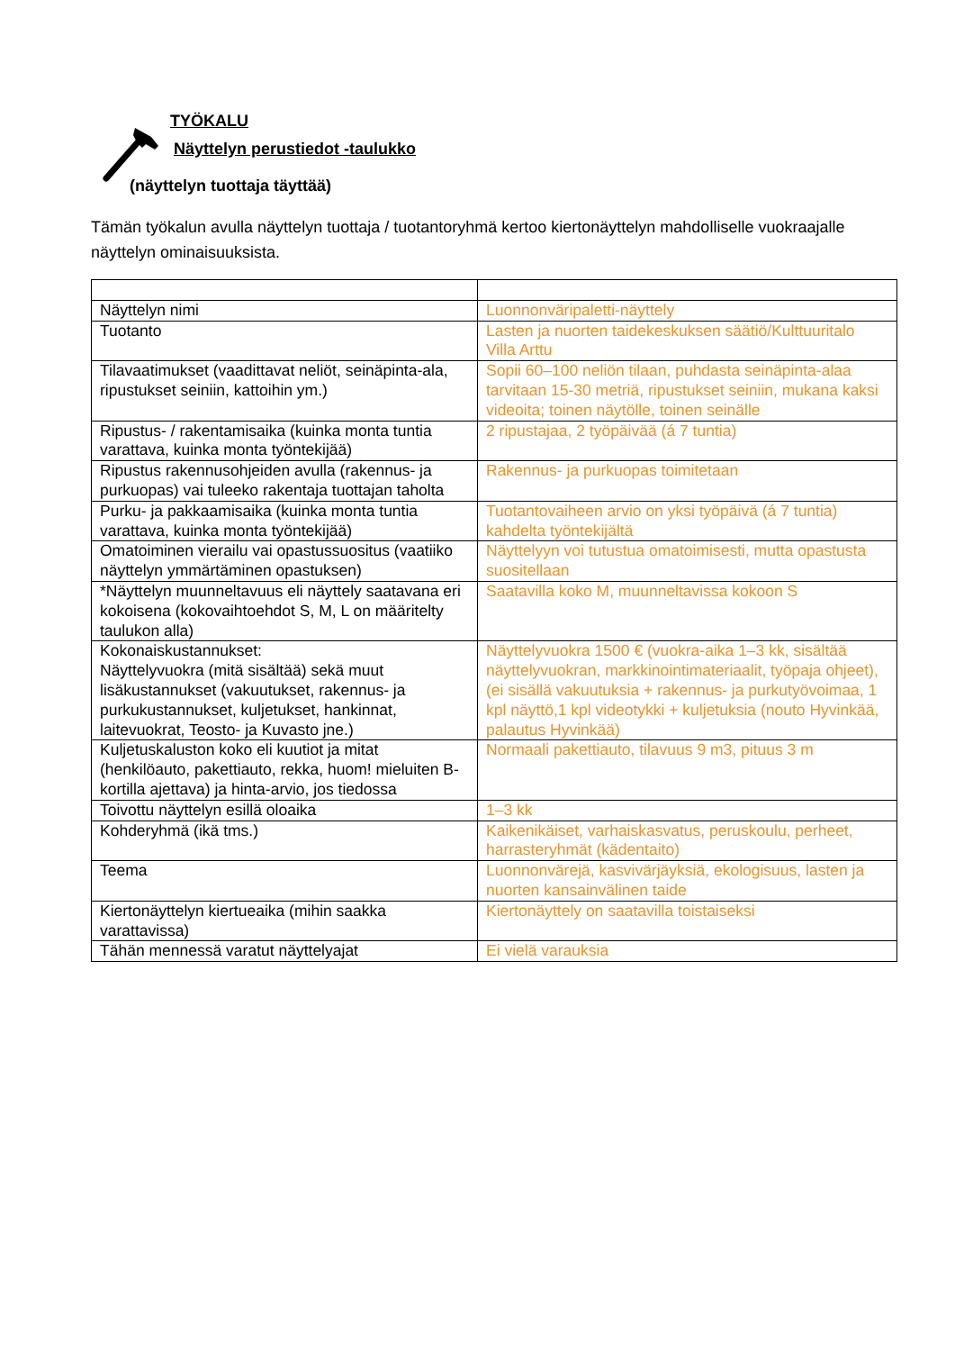TYÖKALU
Näyttelyn perustiedot -taulukko
(näyttelyn tuottaja täyttää)
Tämän työkalun avulla näyttelyn tuottaja / tuotantoryhmä kertoo kiertonäyttelyn mahdolliselle vuokraajalle näyttelyn ominaisuuksista.
| Näyttelyn nimi | Luonnonväripaletti-näyttely |
| Tuotanto | Lasten ja nuorten taidekeskuksen säätiö/Kulttuuritalo Villa Arttu |
| Tilavaatimukset (vaadittavat neliöt, seinäpinta-ala, ripustukset seiniin, kattoihin ym.) | Sopii 60–100 neliön tilaan, puhdasta seinäpinta-alaa tarvitaan 15-30 metriä, ripustukset seiniin, mukana kaksi videoita; toinen näytölle, toinen seinälle |
| Ripustus- / rakentamisaika (kuinka monta tuntia varattava, kuinka monta työntekijää) | 2 ripustajaa, 2 työpäivää (á 7 tuntia) |
| Ripustus rakennusohjeiden avulla (rakennus- ja purkuopas) vai tuleeko rakentaja tuottajan taholta | Rakennus- ja purkuopas toimitetaan |
| Purku- ja pakkaamisaika (kuinka monta tuntia varattava, kuinka monta työntekijää) | Tuotantovaiheen arvio on yksi työpäivä (á 7 tuntia) kahdelta työntekijältä |
| Omatoiminen vierailu vai opastussuositus (vaatiiko näyttelyn ymmärtäminen opastuksen) | Näyttelyyn voi tutustua omatoimisesti, mutta opastusta suositellaan |
| *Näyttelyn muunneltavuus eli näyttely saatavana eri kokoisena (kokovaihtoehdot S, M, L on määritelty taulukon alla) | Saatavilla koko M, muunneltavissa kokoon S |
| Kokonaiskustannukset: Näyttelyvuokra (mitä sisältää) sekä muut lisäkustannukset (vakuutukset, rakennus- ja purkukustannukset, kuljetukset, hankinnat, laitevuokrat, Teosto- ja Kuvasto jne.) | Näyttelyvuokra 1500 € (vuokra-aika 1–3 kk, sisältää näyttelyvuokran, markkinointimateriaalit, työpaja ohjeet), (ei sisällä vakuutuksia + rakennus- ja purkutyövoimaa, 1 kpl näyttö,1 kpl videotykki + kuljetuksia (nouto Hyvinkää, palautus Hyvinkää) |
| Kuljetuskaluston koko eli kuutiot ja mitat (henkilöauto, pakettiauto, rekka, huom! mieluiten B-kortilla ajettava) ja hinta-arvio, jos tiedossa | Normaali pakettiauto, tilavuus 9 m3, pituus 3 m |
| Toivottu näyttelyn esillä oloaika | 1–3 kk |
| Kohderyhmä (ikä tms.) | Kaikenikäiset, varhaiskasvatus, peruskoulu, perheet, harrasteryhmät (kädentaito) |
| Teema | Luonnonvärejä, kasvivärjäyksiä, ekologisuus, lasten ja nuorten kansainvälinen taide |
| Kiertonäyttelyn kiertueaika (mihin saakka varattavissa) | Kiertonäyttely on saatavilla toistaiseksi |
| Tähän mennessä varatut näyttelyajat | Ei vielä varauksia |